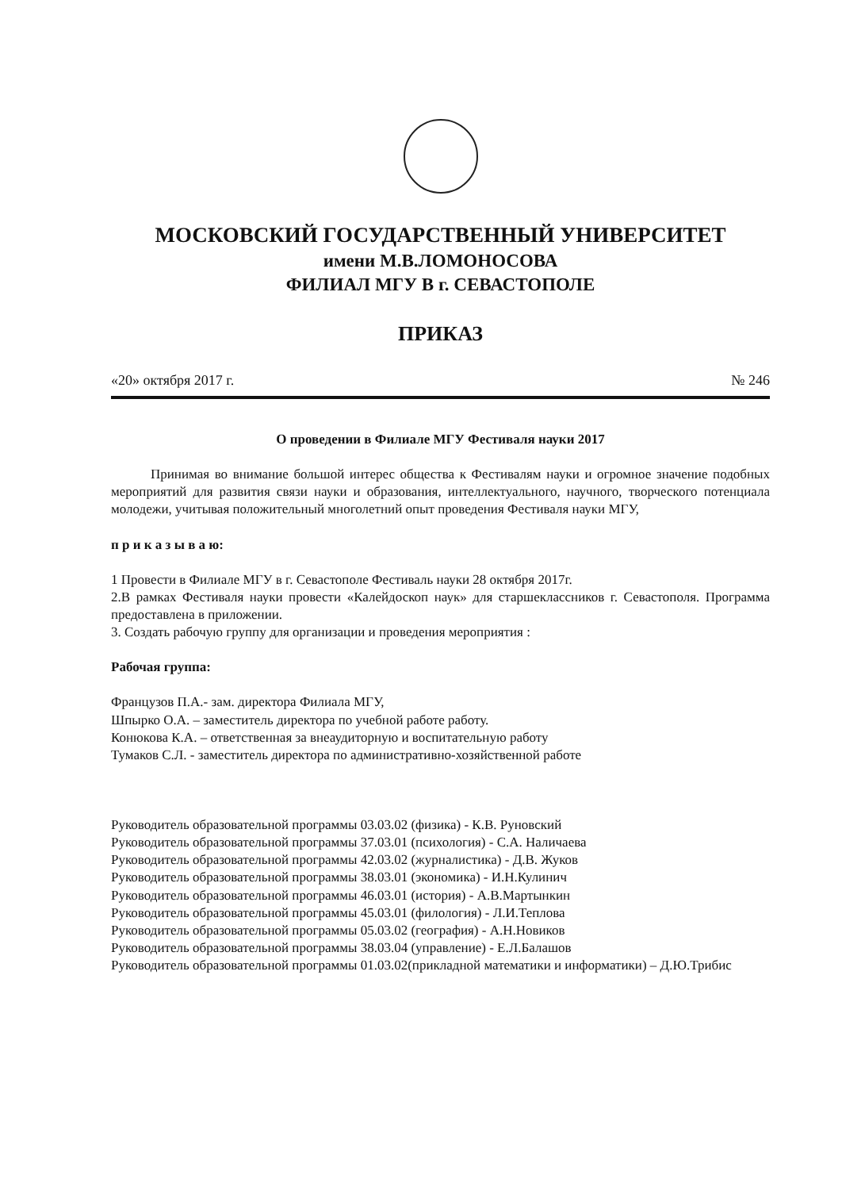МОСКОВСКИЙ ГОСУДАРСТВЕННЫЙ УНИВЕРСИТЕТ
имени М.В.ЛОМОНОСОВА
ФИЛИАЛ МГУ В г. СЕВАСТОПОЛЕ
ПРИКАЗ
«20» октября 2017 г. № 246
О проведении в Филиале МГУ Фестиваля науки 2017
Принимая во внимание большой интерес общества к Фестивалям науки и огромное значение подобных мероприятий для развития связи науки и образования, интеллектуального, научного, творческого потенциала молодежи, учитывая положительный многолетний опыт проведения Фестиваля науки МГУ,
п р и к а з ы в а ю:
1 Провести в Филиале МГУ в г. Севастополе Фестиваль науки 28 октября 2017г.
2.В рамках Фестиваля науки провести «Калейдоскоп наук» для старшеклассников г. Севастополя. Программа предоставлена в приложении.
3. Создать рабочую группу для организации и проведения мероприятия :
Рабочая группа:
Французов П.А.- зам. директора Филиала МГУ,
Шпырко О.А. – заместитель директора по учебной работе работу.
Конюкова К.А. – ответственная за внеаудиторную и воспитательную работу
Тумаков С.Л. - заместитель директора по административно-хозяйственной работе
Руководитель образовательной программы 03.03.02 (физика) - К.В. Руновский
Руководитель образовательной программы 37.03.01 (психология) - С.А. Наличаева
Руководитель образовательной программы 42.03.02 (журналистика) - Д.В. Жуков
Руководитель образовательной программы 38.03.01 (экономика) - И.Н.Кулинич
Руководитель образовательной программы 46.03.01 (история) - А.В.Мартынкин
Руководитель образовательной программы 45.03.01 (филология) - Л.И.Теплова
Руководитель образовательной программы 05.03.02 (география) - А.Н.Новиков
Руководитель образовательной программы 38.03.04 (управление) - Е.Л.Балашов
Руководитель образовательной программы 01.03.02(прикладной математики и информатики) – Д.Ю.Трибис